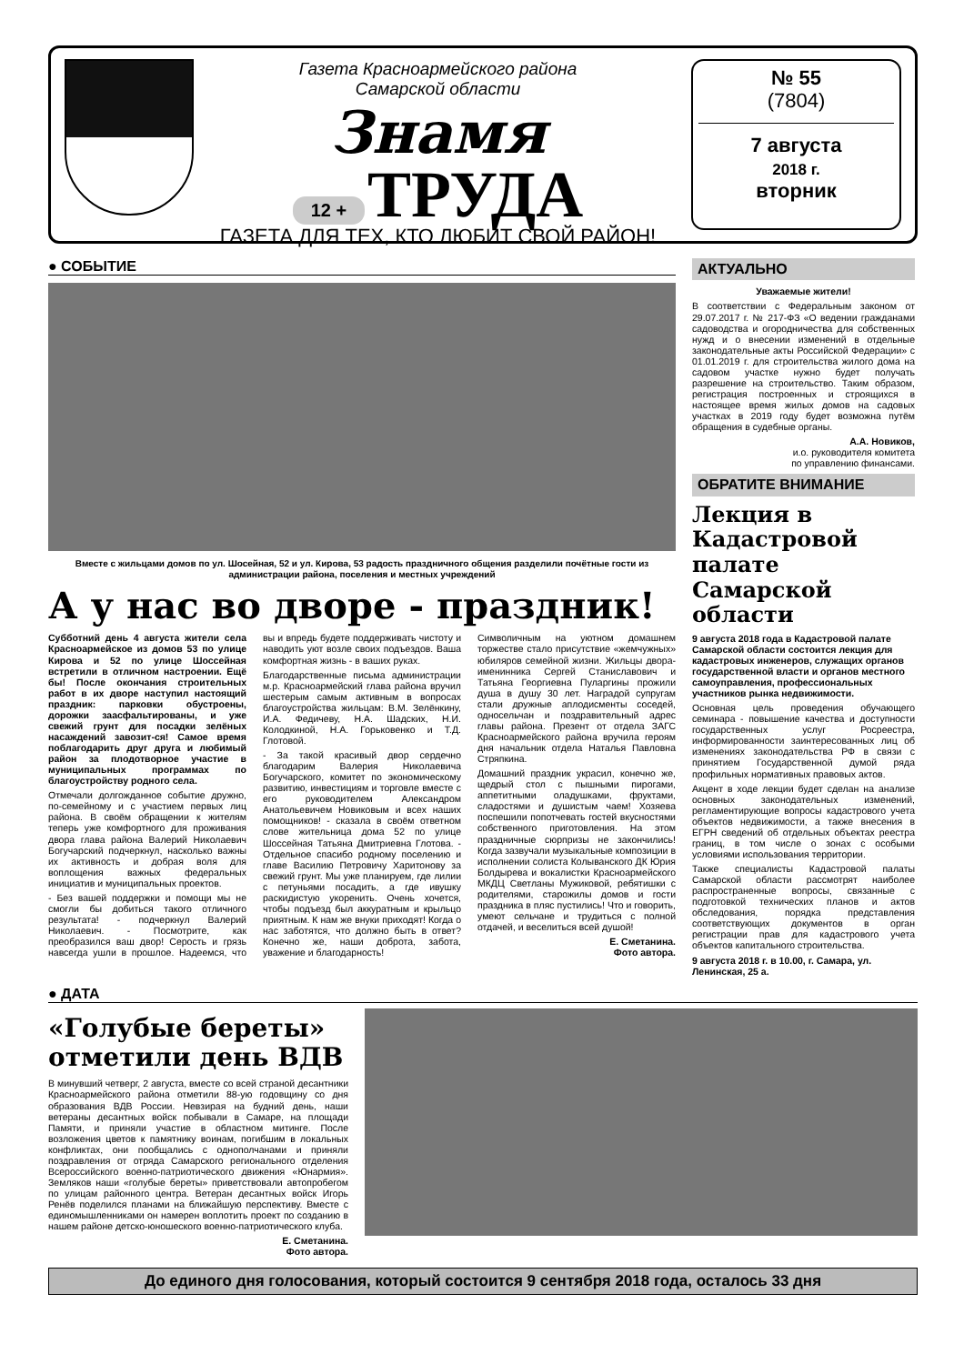Газета Красноармейского района
Самарской области
Знамя
12 + ТРУДА
ГАЗЕТА ДЛЯ ТЕХ, КТО ЛЮБИТ СВОЙ РАЙОН!
№ 55
(7804)
7 августа
2018 г.
вторник
● СОБЫТИЕ
Вместе с жильцами домов по ул. Шосейная, 52 и ул. Кирова, 53 радость праздничного общения разделили почётные гости из администрации района, поселения и местных учреждений
А у нас во дворе - праздник!
Субботний день 4 августа жители села Красноармейское из домов 53 по улице Кирова и 52 по улице Шоссейная встретили в отличном настроении. Ещё бы! После окончания строительных работ в их дворе наступил настоящий праздник: парковки обустроены, дорожки заасфальтированы, и уже свежий грунт для посадки зелёных насаждений завозит-ся! Самое время поблагодарить друг друга и любимый район за плодотворное участие в муниципальных программах по благоустройству родного села.
Отмечали долгожданное событие дружно, по-семейному и с участием первых лиц района. В своём обращении к жителям теперь уже комфортного для проживания двора глава района Валерий Николаевич Богучарский подчеркнул, насколько важны их активность и добрая воля для воплощения важных федеральных инициатив и муниципальных проектов.
- Без вашей поддержки и помощи мы не смогли бы добиться такого отличного результата! - подчеркнул Валерий Николаевич. - Посмотрите, как преобразился ваш двор! Серость и грязь навсегда ушли в прошлое. Надеемся, что вы и впредь будете поддерживать чистоту и наводить уют возле своих подъездов. Ваша комфортная жизнь - в ваших руках.
Благодарственные письма администрации м.р. Красноармейский глава района вручил шестерым самым активным в вопросах благоустройства жильцам: В.М. Зелёнкину, И.А. Федичеву, Н.А. Шадских, Н.И. Колодкиной, Н.А. Горьковенко и Т.Д. Глотовой.
- За такой красивый двор сердечно благодарим Валерия Николаевича Богучарского, комитет по экономическому развитию, инвестициям и торговле вместе с его руководителем Александром Анатольевичем Новиковым и всех наших помощников! - сказала в своём ответном слове жительница дома 52 по улице Шоссейная Татьяна Дмитриевна Глотова. - Отдельное спасибо родному поселению и главе Василию Петровичу Харитонову за свежий грунт. Мы уже планируем, где лилии с петуньями посадить, а где ивушку раскидистую укоренить. Очень хочется, чтобы подъезд был аккуратным и крыльцо приятным. К нам же внуки приходят! Когда о нас заботятся, что должно быть в ответ? Конечно же, наши доброта, забота, уважение и благодарность!
Символичным на уютном домашнем торжестве стало присутствие «жемчужных» юбиляров семейной жизни. Жильцы двора-именинника Сергей Станиславович и Татьяна Георгиевна Пуларгины прожили душа в душу 30 лет. Наградой супругам стали дружные аплодисменты соседей, односельчан и поздравительный адрес главы района. Презент от отдела ЗАГС Красноармейского района вручила героям дня начальник отдела Наталья Павловна Стряпкина.
Домашний праздник украсил, конечно же, щедрый стол с пышными пирогами, аппетитными оладушками, фруктами, сладостями и душистым чаем! Хозяева поспешили попотчевать гостей вкусностями собственного приготовления. На этом праздничные сюрпризы не закончились! Когда зазвучали музыкальные композиции в исполнении солиста Колыванского ДК Юрия Болдырева и вокалистки Красноармейского МКДЦ Светланы Мужиковой, ребятишки с родителями, старожилы домов и гости праздника в пляс пустились! Что и говорить, умеют сельчане и трудиться с полной отдачей, и веселиться всей душой!
Е. Сметанина.
Фото автора.
АКТУАЛЬНО
Уважаемые жители!
В соответствии с Федеральным законом от 29.07.2017 г. № 217-ФЗ «О ведении гражданами садоводства и огородничества для собственных нужд и о внесении изменений в отдельные законодательные акты Российской Федерации» с 01.01.2019 г. для строительства жилого дома на садовом участке нужно будет получать разрешение на строительство. Таким образом, регистрация построенных и строящихся в настоящее время жилых домов на садовых участках в 2019 году будет возможна путём обращения в судебные органы.
А.А. Новиков,
и.о. руководителя комитета
по управлению финансами.
ОБРАТИТЕ ВНИМАНИЕ
Лекция в Кадастровой палате Самарской области
9 августа 2018 года в Кадастровой палате Самарской области состоится лекция для кадастровых инженеров, служащих органов государственной власти и органов местного самоуправления, профессиональных участников рынка недвижимости.
Основная цель проведения обучающего семинара - повышение качества и доступности государственных услуг Росреестра, информированности заинтересованных лиц об изменениях законодательства РФ в связи с принятием Государственной думой ряда профильных нормативных правовых актов.
Акцент в ходе лекции будет сделан на анализе основных законодательных изменений, регламентирующие вопросы кадастрового учета объектов недвижимости, а также внесения в ЕГРН сведений об отдельных объектах реестра границ, в том числе о зонах с особыми условиями использования территории.
Также специалисты Кадастровой палаты Самарской области рассмотрят наиболее распространенные вопросы, связанные с подготовкой технических планов и актов обследования, порядка представления соответствующих документов в орган регистрации прав для кадастрового учета объектов капитального строительства.
9 августа 2018 г. в 10.00, г. Самара, ул. Ленинская, 25 а.
● ДАТА
«Голубые береты» отметили день ВДВ
В минувший четверг, 2 августа, вместе со всей страной десантники Красноармейского района отметили 88-ую годовщину со дня образования ВДВ России. Невзирая на будний день, наши ветераны десантных войск побывали в Самаре, на площади Памяти, и приняли участие в областном митинге. После возложения цветов к памятнику воинам, погибшим в локальных конфликтах, они пообщались с однополчанами и приняли поздравления от отряда Самарского регионального отделения Всероссийского военно-патриотического движения «Юнармия». Земляков наши «голубые береты» приветствовали автопробегом по улицам районного центра. Ветеран десантных войск Игорь Ренёв поделился планами на ближайшую перспективу. Вместе с единомышленниками он намерен воплотить проект по созданию в нашем районе детско-юношеского военно-патриотического клуба.
Е. Сметанина.
Фото автора.
До единого дня голосования, который состоится 9 сентября 2018 года, осталось 33 дня